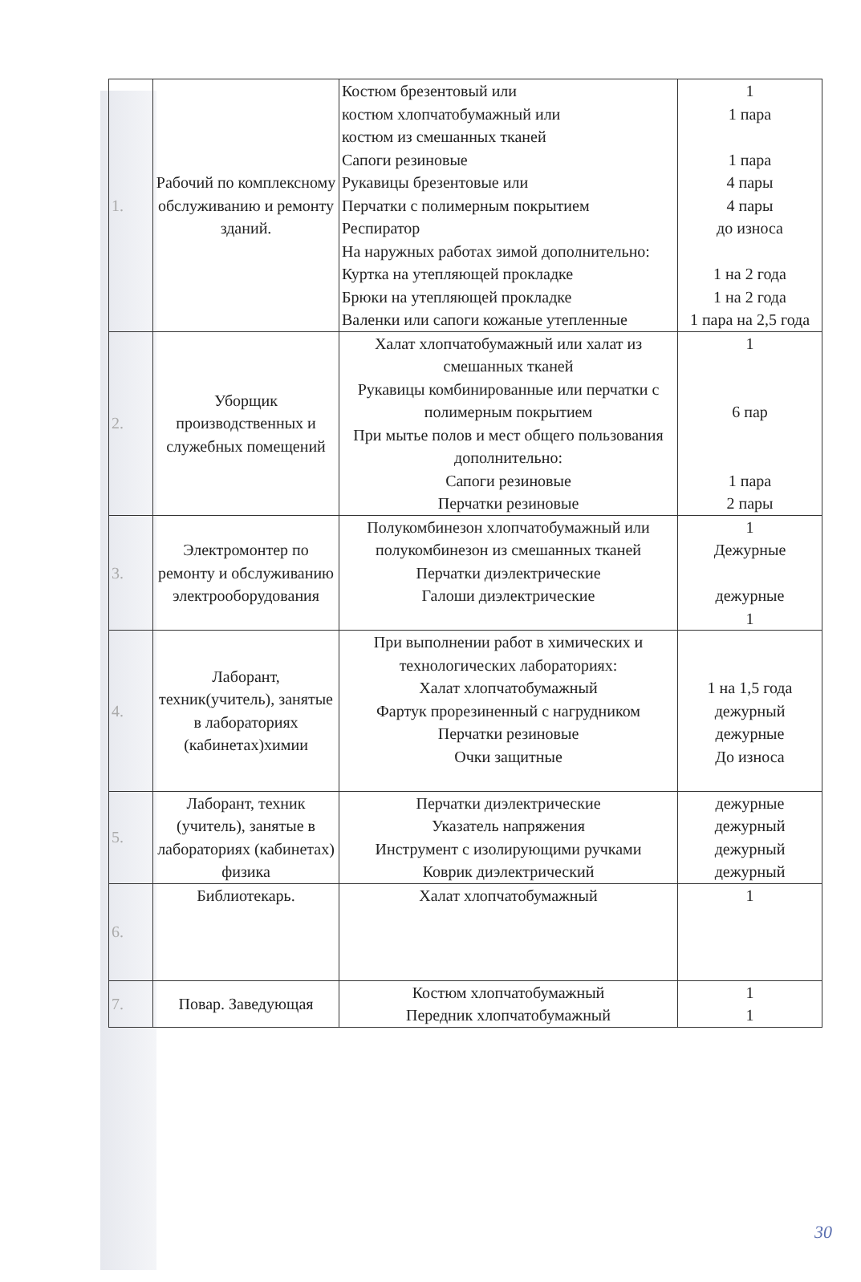| 1. | Рабочий по комплексному обслуживанию и ремонту зданий. | Костюм брезентовый или костюм хлопчатобумажный или костюм из смешанных тканей Сапоги резиновые Рукавицы брезентовые или Перчатки с полимерным покрытием Респиратор На наружных работах зимой дополнительно: Куртка на утепляющей прокладке Брюки на утепляющей прокладке Валенки или сапоги кожаные утепленные | 1 1 пара 1 пара 4 пары 4 пары до износа 1 на 2 года 1 на 2 года 1 пара на 2,5 года |
| 2. | Уборщик производственных и служебных помещений | Халат хлопчатобумажный или халат из смешанных тканей Рукавицы комбинированные или перчатки с полимерным покрытием При мытье полов и мест общего пользования дополнительно: Сапоги резиновые Перчатки резиновые | 1 6 пар 1 пара 2 пары |
| 3. | Электромонтер по ремонту и обслуживанию электрооборудования | Полукомбинезон хлопчатобумажный или полукомбинезон из смешанных тканей Перчатки диэлектрические Галоши диэлектрические | 1 Дежурные дежурные 1 |
| 4. | Лаборант, техник(учитель), занятые в лабораториях (кабинетах)химии | При выполнении работ в химических и технологических лабораториях: Халат хлопчатобумажный Фартук прорезиненный с нагрудником Перчатки резиновые Очки защитные | 1 на 1,5 года дежурный дежурные До износа |
| 5. | Лаборант, техник (учитель), занятые в лабораториях (кабинетах) физика | Перчатки диэлектрические Указатель напряжения Инструмент с изолирующими ручками Коврик диэлектрический | дежурные дежурный дежурный дежурный |
| 6. | Библиотекарь. | Халат хлопчатобумажный | 1 |
| 7. | Повар. Заведующая | Костюм хлопчатобумажный Передник хлопчатобумажный | 1 1 |
30